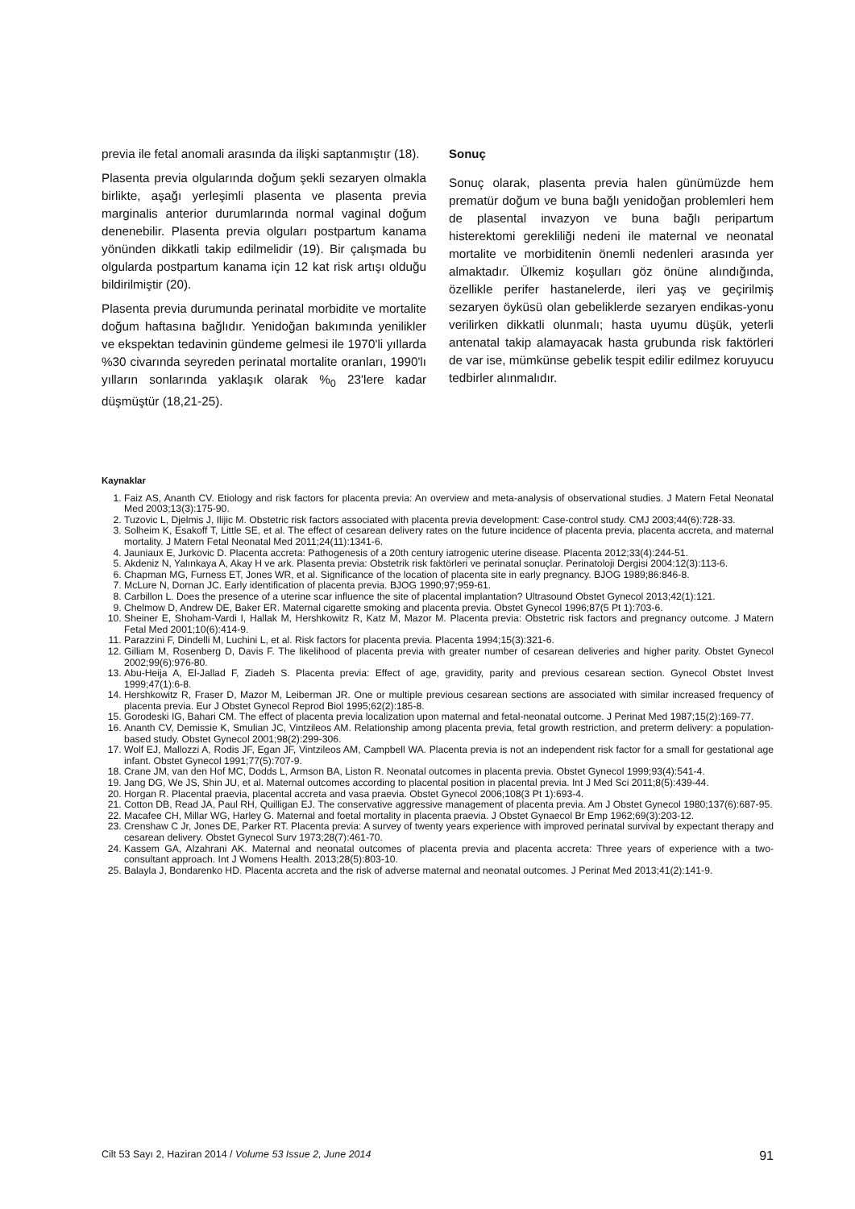previa ile fetal anomali arasında da ilişki saptanmıştır (18).
Plasenta previa olgularında doğum şekli sezaryen olmakla birlikte, aşağı yerleşimli plasenta ve plasenta previa marginalis anterior durumlarında normal vaginal doğum denenebilir. Plasenta previa olguları postpartum kanama yönünden dikkatli takip edilmelidir (19). Bir çalışmada bu olgularda postpartum kanama için 12 kat risk artışı olduğu bildirilmiştir (20).
Plasenta previa durumunda perinatal morbidite ve mortalite doğum haftasına bağlıdır. Yenidoğan bakımında yenilikler ve ekspektan tedavinin gündeme gelmesi ile 1970'li yıllarda %30 civarında seyreden perinatal mortalite oranları, 1990'lı yılların sonlarında yaklaşık olarak %<sub>0</sub> 23'lere kadar düşmüştür (18,21-25).
Sonuç
Sonuç olarak, plasenta previa halen günümüzde hem prematür doğum ve buna bağlı yenidoğan problemleri hem de plasental invazyon ve buna bağlı peripartum histerektomi gerekliliği nedeni ile maternal ve neonatal mortalite ve morbiditenin önemli nedenleri arasında yer almaktadır. Ülkemiz koşulları göz önüne alındığında, özellikle perifer hastanelerde, ileri yaş ve geçirilmiş sezaryen öyküsü olan gebeliklerde sezaryen endikas-yonu verilirken dikkatli olunmalı; hasta uyumu düşük, yeterli antenatal takip alamayacak hasta grubunda risk faktörleri de var ise, mümkünse gebelik tespit edilir edilmez koruyucu tedbirler alınmalıdır.
Kaynaklar
1. Faiz AS, Ananth CV. Etiology and risk factors for placenta previa: An overview and meta-analysis of observational studies. J Matern Fetal Neonatal Med 2003;13(3):175-90.
2. Tuzovic L, Djelmis J, Ilijic M. Obstetric risk factors associated with placenta previa development: Case-control study. CMJ 2003;44(6):728-33.
3. Solheim K, Esakoff T, Little SE, et al. The effect of cesarean delivery rates on the future incidence of placenta previa, placenta accreta, and maternal mortality. J Matern Fetal Neonatal Med 2011;24(11):1341-6.
4. Jauniaux E, Jurkovic D. Placenta accreta: Pathogenesis of a 20th century iatrogenic uterine disease. Placenta 2012;33(4):244-51.
5. Akdeniz N, Yalınkaya A, Akay H ve ark. Plasenta previa: Obstetrik risk faktörleri ve perinatal sonuçlar. Perinatoloji Dergisi 2004:12(3):113-6.
6. Chapman MG, Furness ET, Jones WR, et al. Significance of the location of placenta site in early pregnancy. BJOG 1989;86:846-8.
7. McLure N, Dornan JC. Early identification of placenta previa. BJOG 1990;97;959-61.
8. Carbillon L. Does the presence of a uterine scar influence the site of placental implantation? Ultrasound Obstet Gynecol 2013;42(1):121.
9. Chelmow D, Andrew DE, Baker ER. Maternal cigarette smoking and placenta previa. Obstet Gynecol 1996;87(5 Pt 1):703-6.
10. Sheiner E, Shoham-Vardi I, Hallak M, Hershkowitz R, Katz M, Mazor M. Placenta previa: Obstetric risk factors and pregnancy outcome. J Matern Fetal Med 2001;10(6):414-9.
11. Parazzini F, Dindelli M, Luchini L, et al. Risk factors for placenta previa. Placenta 1994;15(3):321-6.
12. Gilliam M, Rosenberg D, Davis F. The likelihood of placenta previa with greater number of cesarean deliveries and higher parity. Obstet Gynecol 2002;99(6):976-80.
13. Abu-Heija A, El-Jallad F, Ziadeh S. Placenta previa: Effect of age, gravidity, parity and previous cesarean section. Gynecol Obstet Invest 1999;47(1):6-8.
14. Hershkowitz R, Fraser D, Mazor M, Leiberman JR. One or multiple previous cesarean sections are associated with similar increased frequency of placenta previa. Eur J Obstet Gynecol Reprod Biol 1995;62(2):185-8.
15. Gorodeski IG, Bahari CM. The effect of placenta previa localization upon maternal and fetal-neonatal outcome. J Perinat Med 1987;15(2):169-77.
16. Ananth CV, Demissie K, Smulian JC, Vintzileos AM. Relationship among placenta previa, fetal growth restriction, and preterm delivery: a population-based study. Obstet Gynecol 2001;98(2):299-306.
17. Wolf EJ, Mallozzi A, Rodis JF, Egan JF, Vintzileos AM, Campbell WA. Placenta previa is not an independent risk factor for a small for gestational age infant. Obstet Gynecol 1991;77(5):707-9.
18. Crane JM, van den Hof MC, Dodds L, Armson BA, Liston R. Neonatal outcomes in placenta previa. Obstet Gynecol 1999;93(4):541-4.
19. Jang DG, We JS, Shin JU, et al. Maternal outcomes according to placental position in placental previa. Int J Med Sci 2011;8(5):439-44.
20. Horgan R. Placental praevia, placental accreta and vasa praevia. Obstet Gynecol 2006;108(3 Pt 1):693-4.
21. Cotton DB, Read JA, Paul RH, Quilligan EJ. The conservative aggressive management of placenta previa. Am J Obstet Gynecol 1980;137(6):687-95.
22. Macafee CH, Millar WG, Harley G. Maternal and foetal mortality in placenta praevia. J Obstet Gynaecol Br Emp 1962;69(3):203-12.
23. Crenshaw C Jr, Jones DE, Parker RT. Placenta previa: A survey of twenty years experience with improved perinatal survival by expectant therapy and cesarean delivery. Obstet Gynecol Surv 1973;28(7):461-70.
24. Kassem GA, Alzahrani AK. Maternal and neonatal outcomes of placenta previa and placenta accreta: Three years of experience with a two-consultant approach. Int J Womens Health. 2013;28(5):803-10.
25. Balayla J, Bondarenko HD. Placenta accreta and the risk of adverse maternal and neonatal outcomes. J Perinat Med 2013;41(2):141-9.
Cilt 53 Sayı 2, Haziran 2014 / Volume 53 Issue 2, June 2014 91